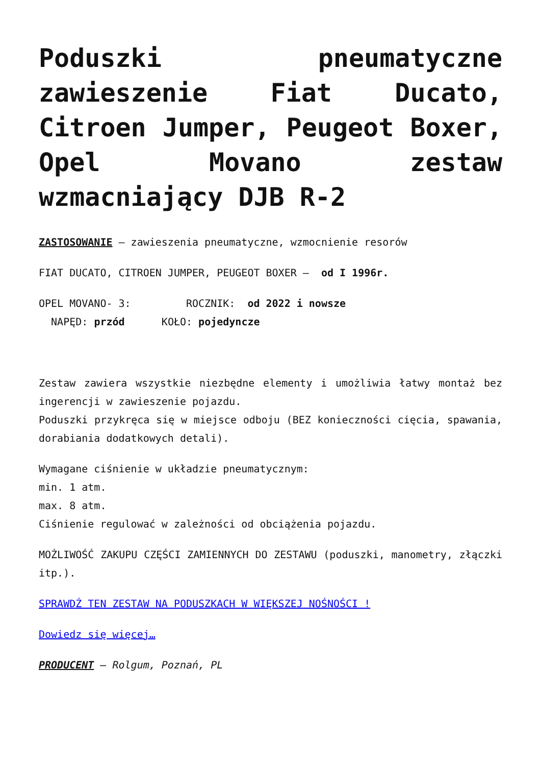Poduszki pneumatyczne zawieszenie Fiat Ducato, Citroen Jumper, Peugeot Boxer, Opel Movano zestaw wzmacniający DJB R-2
ZASTOSOWANIE – zawieszenia pneumatyczne, wzmocnienie resorów
FIAT DUCATO, CITROEN JUMPER, PEUGEOT BOXER – od I 1996r.
OPEL MOVANO- 3: ROCZNIK: od 2022 i nowsze
NAPĘD: przód KOŁO: pojedyncze
Zestaw zawiera wszystkie niezbędne elementy i umożliwia łatwy montaż bez ingerencji w zawieszenie pojazdu.
Poduszki przykręca się w miejsce odboju (BEZ konieczności cięcia, spawania, dorabiania dodatkowych detali).
Wymagane ciśnienie w układzie pneumatycznym:
min. 1 atm.
max. 8 atm.
Ciśnienie regulować w zależności od obciążenia pojazdu.
MOŻLIWOŚĆ ZAKUPU CZĘŚCI ZAMIENNYCH DO ZESTAWU (poduszki, manometry, złączki itp.).
SPRAWDŹ TEN ZESTAW NA PODUSZKACH W WIĘKSZEJ NOŚNOŚCI !
Dowiedz się więcej…
PRODUCENT – Rolgum, Poznań, PL